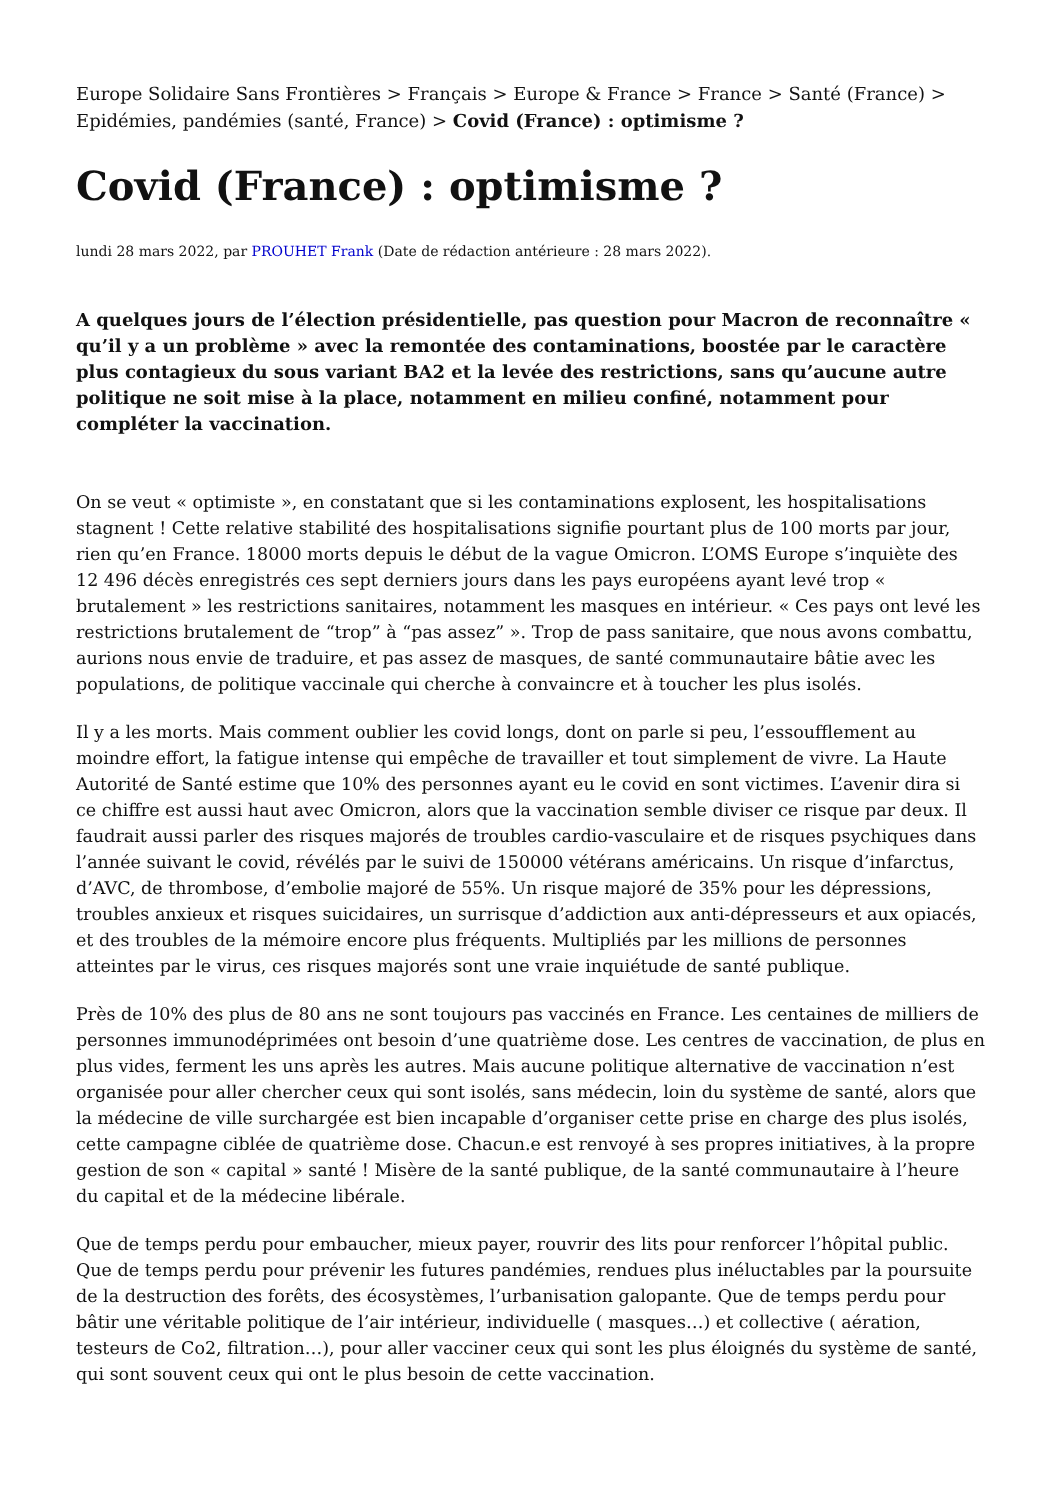Europe Solidaire Sans Frontières > Français > Europe & France > France > Santé (France) > Epidémies, pandémies (santé, France) > Covid (France) : optimisme ?
Covid (France) : optimisme ?
lundi 28 mars 2022, par PROUHET Frank (Date de rédaction antérieure : 28 mars 2022).
A quelques jours de l’élection présidentielle, pas question pour Macron de reconnaître « qu’il y a un problème » avec la remontée des contaminations, boostée par le caractère plus contagieux du sous variant BA2 et la levée des restrictions, sans qu’aucune autre politique ne soit mise à la place, notamment en milieu confiné, notamment pour compléter la vaccination.
On se veut « optimiste », en constatant que si les contaminations explosent, les hospitalisations stagnent ! Cette relative stabilité des hospitalisations signifie pourtant plus de 100 morts par jour, rien qu’en France. 18000 morts depuis le début de la vague Omicron. L’OMS Europe s’inquiète des 12 496 décès enregistrés ces sept derniers jours dans les pays européens ayant levé trop « brutalement » les restrictions sanitaires, notamment les masques en intérieur. « Ces pays ont levé les restrictions brutalement de “trop” à “pas assez” ». Trop de pass sanitaire, que nous avons combattu, aurions nous envie de traduire, et pas assez de masques, de santé communautaire bâtie avec les populations, de politique vaccinale qui cherche à convaincre et à toucher les plus isolés.
Il y a les morts. Mais comment oublier les covid longs, dont on parle si peu, l’essoufflement au moindre effort, la fatigue intense qui empêche de travailler et tout simplement de vivre. La Haute Autorité de Santé estime que 10% des personnes ayant eu le covid en sont victimes. L’avenir dira si ce chiffre est aussi haut avec Omicron, alors que la vaccination semble diviser ce risque par deux. Il faudrait aussi parler des risques majorés de troubles cardio-vasculaire et de risques psychiques dans l’année suivant le covid, révélés par le suivi de 150000 vétérans américains. Un risque d’infarctus, d’AVC, de thrombose, d’embolie majoré de 55%. Un risque majoré de 35% pour les dépressions, troubles anxieux et risques suicidaires, un surrisque d’addiction aux anti-dépresseurs et aux opiacés, et des troubles de la mémoire encore plus fréquents. Multipliés par les millions de personnes atteintes par le virus, ces risques majorés sont une vraie inquiétude de santé publique.
Près de 10% des plus de 80 ans ne sont toujours pas vaccinés en France. Les centaines de milliers de personnes immunodéprimées ont besoin d’une quatrième dose. Les centres de vaccination, de plus en plus vides, ferment les uns après les autres. Mais aucune politique alternative de vaccination n’est organisée pour aller chercher ceux qui sont isolés, sans médecin, loin du système de santé, alors que la médecine de ville surchargée est bien incapable d’organiser cette prise en charge des plus isolés, cette campagne ciblée de quatrième dose. Chacun.e est renvoyé à ses propres initiatives, à la propre gestion de son « capital » santé ! Misère de la santé publique, de la santé communautaire à l’heure du capital et de la médecine libérale.
Que de temps perdu pour embaucher, mieux payer, rouvrir des lits pour renforcer l’hôpital public. Que de temps perdu pour prévenir les futures pandémies, rendues plus inéluctables par la poursuite de la destruction des forêts, des écosystèmes, l’urbanisation galopante. Que de temps perdu pour bâtir une véritable politique de l’air intérieur, individuelle ( masques…) et collective ( aération, testeurs de Co2, filtration…), pour aller vacciner ceux qui sont les plus éloignés du système de santé, qui sont souvent ceux qui ont le plus besoin de cette vaccination.